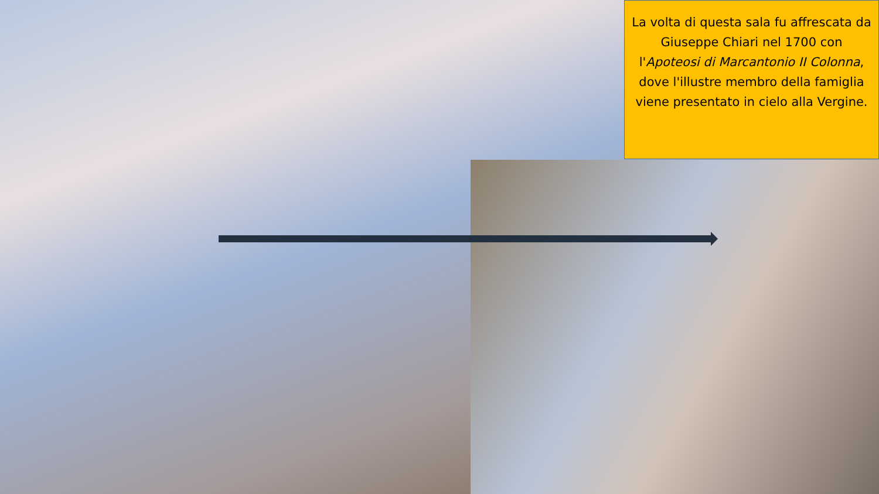La volta di questa sala fu affrescata da Giuseppe Chiari nel 1700 con l'Apoteosi di Marcantonio II Colonna, dove l'illustre membro della famiglia viene presentato in cielo alla Vergine.